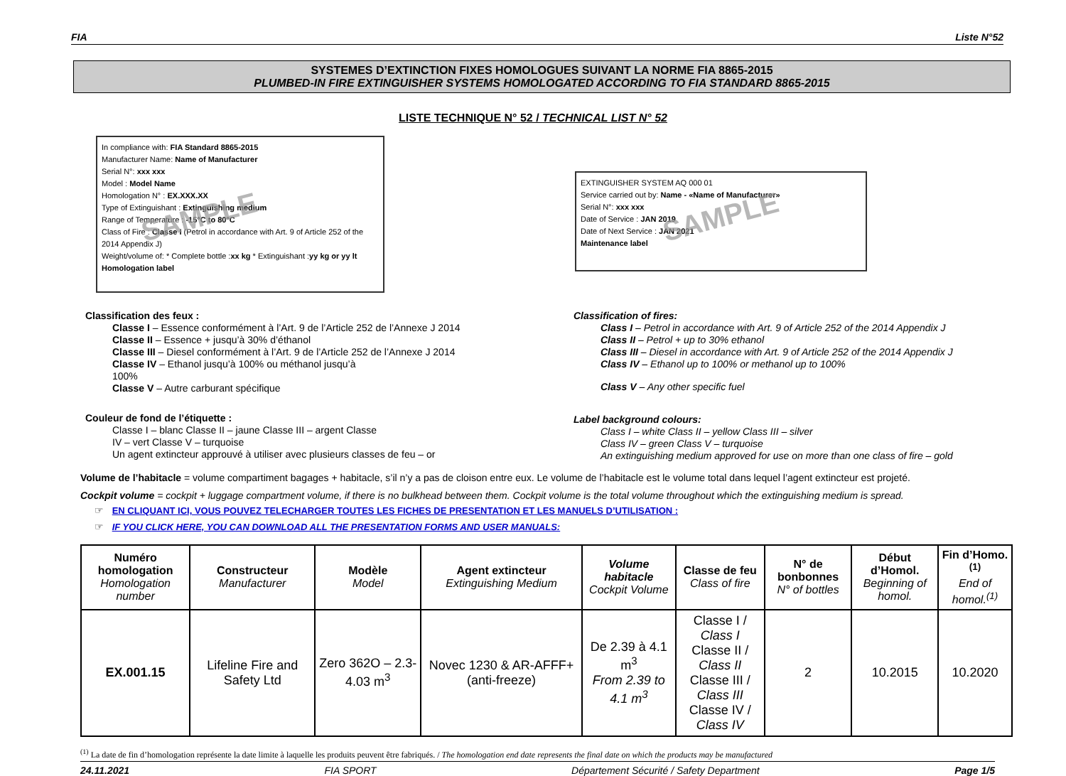FIA Liste N°52
SYSTEMES D’EXTINCTION FIXES HOMOLOGUES SUIVANT LA NORME FIA 8865-2015
PLUMBED-IN FIRE EXTINGUISHER SYSTEMS HOMOLOGATED ACCORDING TO FIA STANDARD 8865-2015
LISTE TECHNIQUE N° 52 / TECHNICAL LIST N° 52
In compliance with: FIA Standard 8865-2015
Manufacturer Name: Name of Manufacturer
Serial N°: xxx xxx
Model : Model Name
Homologation N° : EX.XXX.XX
Type of Extinguishant : Extinguishing medium
Range of Temperature : -15°C to 80°C
Class of Fire : Classe I (Petrol in accordance with Art. 9 of Article 252 of the 2014 Appendix J)
Weight/volume of: * Complete bottle :xx kg * Extinguishant :yy kg or yy lt
Homologation label
SAMPLE
EXTINGUISHER SYSTEM AQ 000 01
Service carried out by: Name - «Name of Manufacturer»
Serial N°: xxx xxx
Date of Service : JAN 2019
Date of Next Service : JAN 2021
Maintenance label
SAMPLE
Classification des feux :
Classe I – Essence conformément à l’Art. 9 de l’Article 252 de l’Annexe J 2014
Classe II – Essence + jusqu’à 30% d’éthanol
Classe III – Diesel conformément à l’Art. 9 de l’Article 252 de l’Annexe J 2014
Classe IV – Ethanol jusqu’à 100% ou méthanol jusqu’à
100%
Classe V – Autre carburant spécifique
Couleur de fond de l’étiquette :
Classe I – blanc Classe II – jaune Classe III – argent Classe
IV – vert Classe V – turquoise
Un agent extincteur approuvé à utiliser avec plusieurs classes de feu – or
Classification of fires:
Class I – Petrol in accordance with Art. 9 of Article 252 of the 2014 Appendix J
Class II – Petrol + up to 30% ethanol
Class III – Diesel in accordance with Art. 9 of Article 252 of the 2014 Appendix J
Class IV – Ethanol up to 100% or methanol up to 100%
Class V – Any other specific fuel
Label background colours:
Class I – white Class II – yellow Class III – silver
Class IV – green Class V – turquoise
An extinguishing medium approved for use on more than one class of fire – gold
Volume de l’habitacle = volume compartiment bagages + habitacle, s’il n’y a pas de cloison entre eux. Le volume de l’habitacle est le volume total dans lequel l’agent extincteur est projeté.
Cockpit volume = cockpit + luggage compartment volume, if there is no bulkhead between them. Cockpit volume is the total volume throughout which the extinguishing medium is spread.
☞ EN CLIQUANT ICI, VOUS POUVEZ TELECHARGER TOUTES LES FICHES DE PRESENTATION ET LES MANUELS D’UTILISATION :
☞ IF YOU CLICK HERE, YOU CAN DOWNLOAD ALL THE PRESENTATION FORMS AND USER MANUALS:
| Numéro homologation Homologation number | Constructeur Manufacturer | Modèle Model | Agent extincteur Extinguishing Medium | Volume habitacle Cockpit Volume | Classe de feu Class of fire | N° de bonbonnes N° of bottles | Début d’Homol. Beginning of homol. | Fin d’Homo.<sup>(1)</sup> End of homol.<sup>(1)</sup> |
| --- | --- | --- | --- | --- | --- | --- | --- | --- |
| EX.001.15 | Lifeline Fire and Safety Ltd | Zero 362O – 2.3-4.03 m<sup>3</sup> | Novec 1230 & AR-AFFF+ (anti-freeze) | De 2.39 à 4.1 m<sup>3</sup> From 2.39 to 4.1 m<sup>3</sup> | Classe I / Class I Classe II / Class II Classe III / Class III Classe IV / Class IV | 2 | 10.2015 | 10.2020 |
<sup>(1)</sup> La date de fin d’homologation représente la date limite à laquelle les produits peuvent être fabriqués. / The homologation end date represents the final date on which the products may be manufactured
24.11.2021 FIA SPORT Département Sécurité / Safety Department Page 1/5